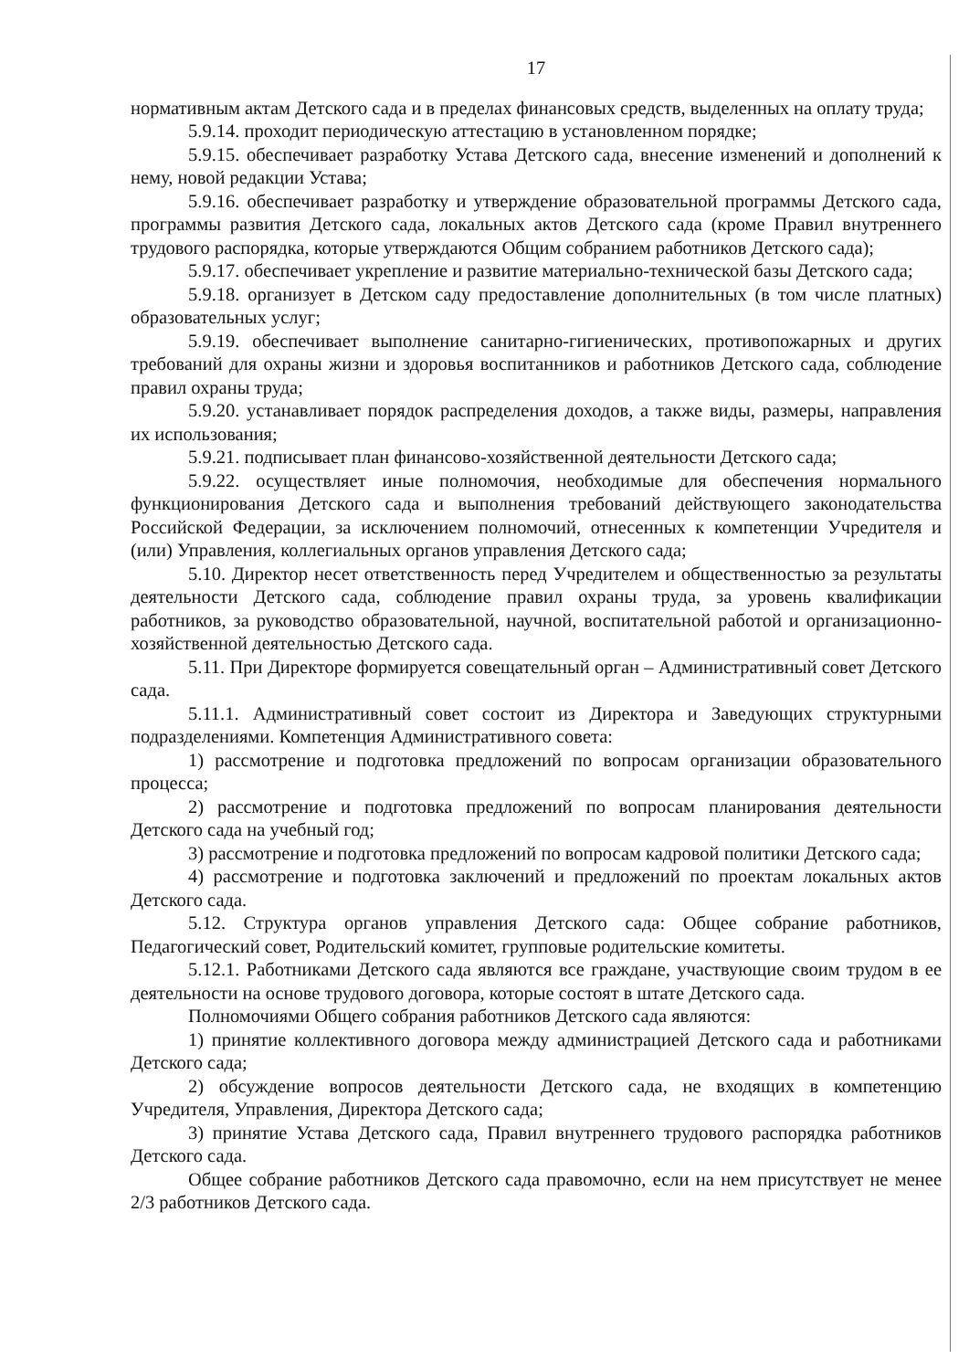17
нормативным актам Детского сада и в пределах финансовых средств, выделенных на оплату труда;
5.9.14. проходит периодическую аттестацию в установленном порядке;
5.9.15. обеспечивает разработку Устава Детского сада, внесение изменений и дополнений к нему, новой редакции Устава;
5.9.16. обеспечивает разработку и утверждение образовательной программы Детского сада, программы развития Детского сада, локальных актов Детского сада (кроме Правил внутреннего трудового распорядка, которые утверждаются Общим собранием работников Детского сада);
5.9.17. обеспечивает укрепление и развитие материально-технической базы Детского сада;
5.9.18. организует в Детском саду предоставление дополнительных (в том числе платных) образовательных услуг;
5.9.19. обеспечивает выполнение санитарно-гигиенических, противопожарных и других требований для охраны жизни и здоровья воспитанников и работников Детского сада, соблюдение правил охраны труда;
5.9.20. устанавливает порядок распределения доходов, а также виды, размеры, направления их использования;
5.9.21. подписывает план финансово-хозяйственной деятельности Детского сада;
5.9.22. осуществляет иные полномочия, необходимые для обеспечения нормального функционирования Детского сада и выполнения требований действующего законодательства Российской Федерации, за исключением полномочий, отнесенных к компетенции Учредителя и (или) Управления, коллегиальных органов управления Детского сада;
5.10. Директор несет ответственность перед Учредителем и общественностью за результаты деятельности Детского сада, соблюдение правил охраны труда, за уровень квалификации работников, за руководство образовательной, научной, воспитательной работой и организационно-хозяйственной деятельностью Детского сада.
5.11. При Директоре формируется совещательный орган – Административный совет Детского сада.
5.11.1. Административный совет состоит из Директора и Заведующих структурными подразделениями. Компетенция Административного совета:
1) рассмотрение и подготовка предложений по вопросам организации образовательного процесса;
2) рассмотрение и подготовка предложений по вопросам планирования деятельности Детского сада на учебный год;
3) рассмотрение и подготовка предложений по вопросам кадровой политики Детского сада;
4) рассмотрение и подготовка заключений и предложений по проектам локальных актов Детского сада.
5.12. Структура органов управления Детского сада: Общее собрание работников, Педагогический совет, Родительский комитет, групповые родительские комитеты.
5.12.1. Работниками Детского сада являются все граждане, участвующие своим трудом в ее деятельности на основе трудового договора, которые состоят в штате Детского сада.
Полномочиями Общего собрания работников Детского сада являются:
1) принятие коллективного договора между администрацией Детского сада и работниками Детского сада;
2) обсуждение вопросов деятельности Детского сада, не входящих в компетенцию Учредителя, Управления, Директора Детского сада;
3) принятие Устава Детского сада, Правил внутреннего трудового распорядка работников Детского сада.
Общее собрание работников Детского сада правомочно, если на нем присутствует не менее 2/3 работников Детского сада.